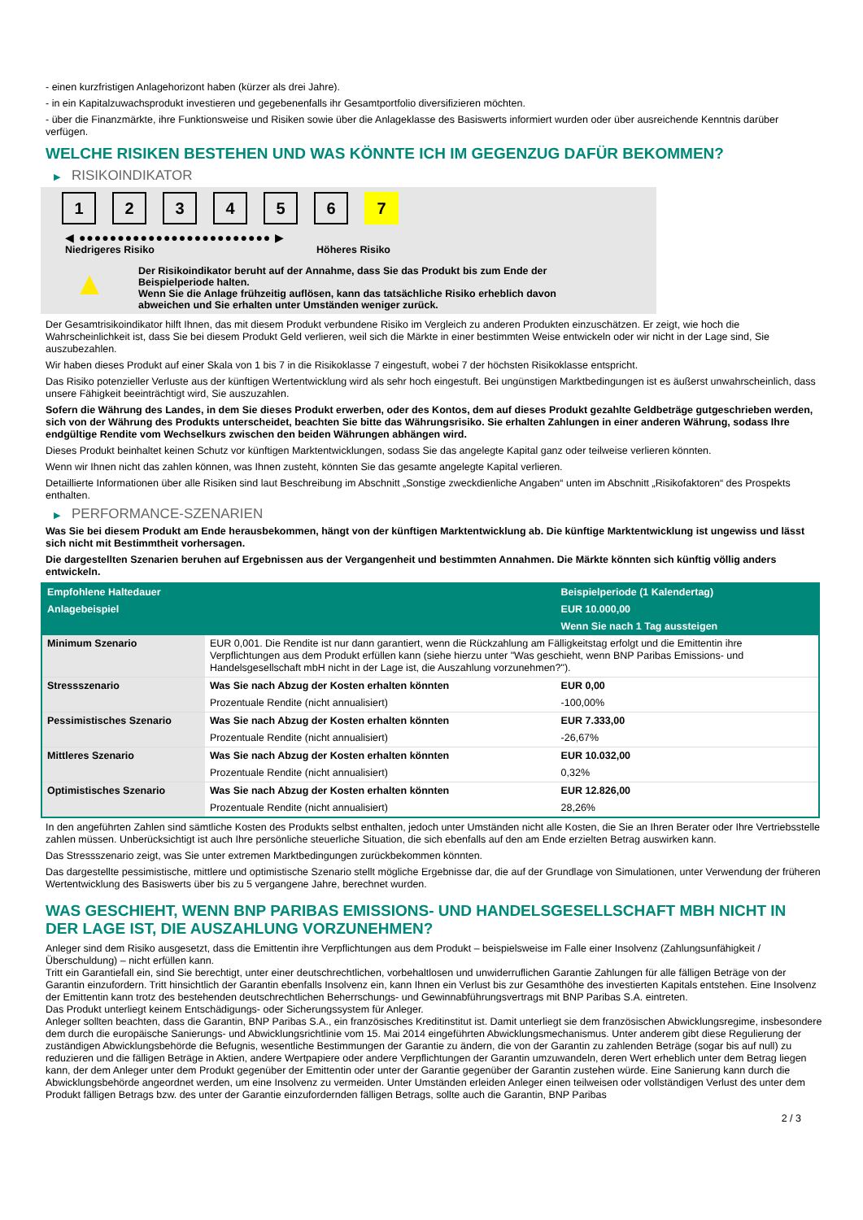- einen kurzfristigen Anlagehorizont haben (kürzer als drei Jahre).
- in ein Kapitalzuwachsprodukt investieren und gegebenenfalls ihr Gesamtportfolio diversifizieren möchten.
- über die Finanzmärkte, ihre Funktionsweise und Risiken sowie über die Anlageklasse des Basiswerts informiert wurden oder über ausreichende Kenntnis darüber verfügen.
WELCHE RISIKEN BESTEHEN UND WAS KÖNNTE ICH IM GEGENZUG DAFÜR BEKOMMEN?
▶ RISIKOINDIKATOR
1 2 3 4 5 6 7
◀ ●●●●●●●●●●●●●●●●●●●●●●●●● ▶
Niedrigeres Risiko Höheres Risiko
▲
Der Risikoindikator beruht auf der Annahme, dass Sie das Produkt bis zum Ende der Beispielperiode halten.
Wenn Sie die Anlage frühzeitig auflösen, kann das tatsächliche Risiko erheblich davon abweichen und Sie erhalten unter Umständen weniger zurück.
Der Gesamtrisikoindikator hilft Ihnen, das mit diesem Produkt verbundene Risiko im Vergleich zu anderen Produkten einzuschätzen. Er zeigt, wie hoch die Wahrscheinlichkeit ist, dass Sie bei diesem Produkt Geld verlieren, weil sich die Märkte in einer bestimmten Weise entwickeln oder wir nicht in der Lage sind, Sie auszubezahlen.
Wir haben dieses Produkt auf einer Skala von 1 bis 7 in die Risikoklasse 7 eingestuft, wobei 7 der höchsten Risikoklasse entspricht.
Das Risiko potenzieller Verluste aus der künftigen Wertentwicklung wird als sehr hoch eingestuft. Bei ungünstigen Marktbedingungen ist es äußerst unwahrscheinlich, dass unsere Fähigkeit beeinträchtigt wird, Sie auszuzahlen.
Sofern die Währung des Landes, in dem Sie dieses Produkt erwerben, oder des Kontos, dem auf dieses Produkt gezahlte Geldbeträge gutgeschrieben werden, sich von der Währung des Produkts unterscheidet, beachten Sie bitte das Währungsrisiko. Sie erhalten Zahlungen in einer anderen Währung, sodass Ihre endgültige Rendite vom Wechselkurs zwischen den beiden Währungen abhängen wird.
Dieses Produkt beinhaltet keinen Schutz vor künftigen Marktentwicklungen, sodass Sie das angelegte Kapital ganz oder teilweise verlieren könnten.
Wenn wir Ihnen nicht das zahlen können, was Ihnen zusteht, könnten Sie das gesamte angelegte Kapital verlieren.
Detaillierte Informationen über alle Risiken sind laut Beschreibung im Abschnitt „Sonstige zweckdienliche Angaben“ unten im Abschnitt „Risikofaktoren“ des Prospekts enthalten.
▶ PERFORMANCE-SZENARIEN
Was Sie bei diesem Produkt am Ende herausbekommen, hängt von der künftigen Marktentwicklung ab. Die künftige Marktentwicklung ist ungewiss und lässt sich nicht mit Bestimmtheit vorhersagen.
Die dargestellten Szenarien beruhen auf Ergebnissen aus der Vergangenheit und bestimmten Annahmen. Die Märkte könnten sich künftig völlig anders entwickeln.
| Empfohlene Haltedauer | | Beispielperiode (1 Kalendertag) |
| --- | --- | --- |
| Anlagebeispiel | | EUR 10.000,00 |
| | | Wenn Sie nach 1 Tag aussteigen |
| Minimum Szenario | EUR 0,001. Die Rendite ist nur dann garantiert, wenn die Rückzahlung am Fälligkeitstag erfolgt und die Emittentin ihre Verpflichtungen aus dem Produkt erfüllen kann (siehe hierzu unter "Was geschieht, wenn BNP Paribas Emissions- und Handelsgesellschaft mbH nicht in der Lage ist, die Auszahlung vorzunehmen?"). | |
| Stressszenario | Was Sie nach Abzug der Kosten erhalten könnten | EUR 0,00 |
| | Prozentuale Rendite (nicht annualisiert) | -100,00% |
| Pessimistisches Szenario | Was Sie nach Abzug der Kosten erhalten könnten | EUR 7.333,00 |
| | Prozentuale Rendite (nicht annualisiert) | -26,67% |
| Mittleres Szenario | Was Sie nach Abzug der Kosten erhalten könnten | EUR 10.032,00 |
| | Prozentuale Rendite (nicht annualisiert) | 0,32% |
| Optimistisches Szenario | Was Sie nach Abzug der Kosten erhalten könnten | EUR 12.826,00 |
| | Prozentuale Rendite (nicht annualisiert) | 28,26% |
In den angeführten Zahlen sind sämtliche Kosten des Produkts selbst enthalten, jedoch unter Umständen nicht alle Kosten, die Sie an Ihren Berater oder Ihre Vertriebsstelle zahlen müssen. Unberücksichtigt ist auch Ihre persönliche steuerliche Situation, die sich ebenfalls auf den am Ende erzielten Betrag auswirken kann.
Das Stressszenario zeigt, was Sie unter extremen Marktbedingungen zurückbekommen könnten.
Das dargestellte pessimistische, mittlere und optimistische Szenario stellt mögliche Ergebnisse dar, die auf der Grundlage von Simulationen, unter Verwendung der früheren Wertentwicklung des Basiswerts über bis zu 5 vergangene Jahre, berechnet wurden.
WAS GESCHIEHT, WENN BNP PARIBAS EMISSIONS- UND HANDELSGESELLSCHAFT MBH NICHT IN DER LAGE IST, DIE AUSZAHLUNG VORZUNEHMEN?
Anleger sind dem Risiko ausgesetzt, dass die Emittentin ihre Verpflichtungen aus dem Produkt – beispielsweise im Falle einer Insolvenz (Zahlungsunfähigkeit / Überschuldung) – nicht erfüllen kann.
Tritt ein Garantiefall ein, sind Sie berechtigt, unter einer deutschrechtlichen, vorbehaltlosen und unwiderruflichen Garantie Zahlungen für alle fälligen Beträge von der Garantin einzufordern. Tritt hinsichtlich der Garantin ebenfalls Insolvenz ein, kann Ihnen ein Verlust bis zur Gesamthöhe des investierten Kapitals entstehen. Eine Insolvenz der Emittentin kann trotz des bestehenden deutschrechtlichen Beherrschungs- und Gewinnabführungsvertrags mit BNP Paribas S.A. eintreten.
Das Produkt unterliegt keinem Entschädigungs- oder Sicherungssystem für Anleger.
Anleger sollten beachten, dass die Garantin, BNP Paribas S.A., ein französisches Kreditinstitut ist. Damit unterliegt sie dem französischen Abwicklungsregime, insbesondere dem durch die europäische Sanierungs- und Abwicklungsrichtlinie vom 15. Mai 2014 eingeführten Abwicklungsmechanismus. Unter anderem gibt diese Regulierung der zuständigen Abwicklungsbehörde die Befugnis, wesentliche Bestimmungen der Garantie zu ändern, die von der Garantin zu zahlenden Beträge (sogar bis auf null) zu reduzieren und die fälligen Beträge in Aktien, andere Wertpapiere oder andere Verpflichtungen der Garantin umzuwandeln, deren Wert erheblich unter dem Betrag liegen kann, der dem Anleger unter dem Produkt gegenüber der Emittentin oder unter der Garantie gegenüber der Garantin zustehen würde. Eine Sanierung kann durch die Abwicklungsbehörde angeordnet werden, um eine Insolvenz zu vermeiden. Unter Umständen erleiden Anleger einen teilweisen oder vollständigen Verlust des unter dem Produkt fälligen Betrags bzw. des unter der Garantie einzufordernden fälligen Betrags, sollte auch die Garantin, BNP Paribas
2 / 3